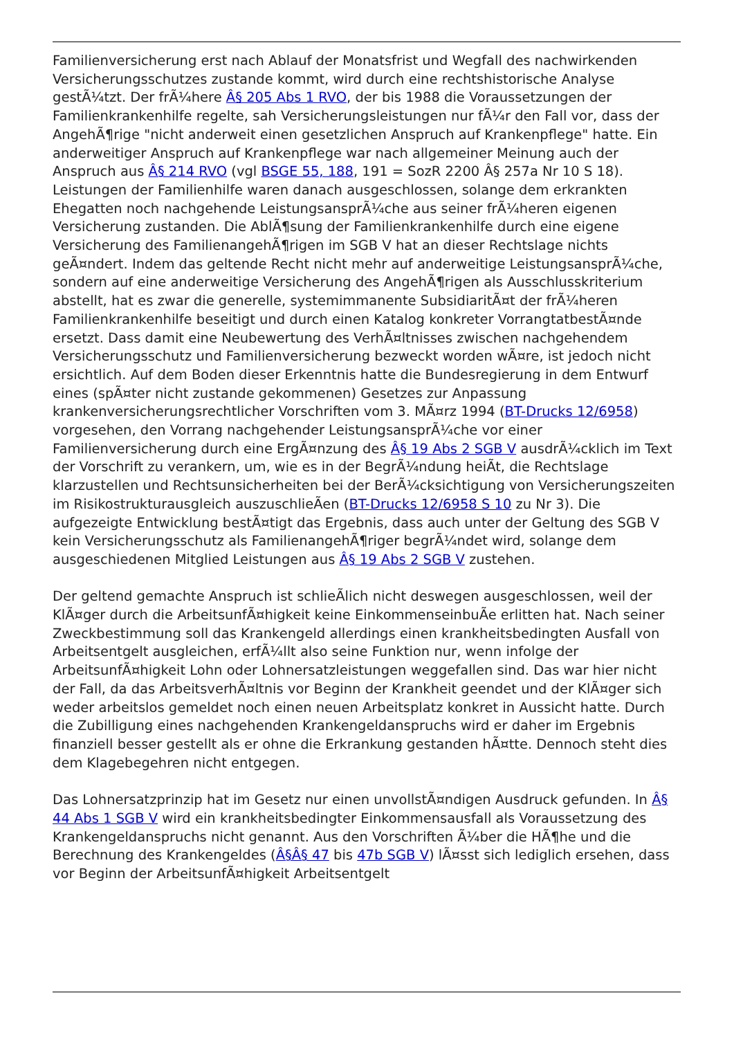Familienversicherung erst nach Ablauf der Monatsfrist und Wegfall des nachwirkenden Versicherungsschutzes zustande kommt, wird durch eine rechtshistorische Analyse gestÃ¼tzt. Der frÃ¼here Â§ 205 Abs 1 RVO, der bis 1988 die Voraussetzungen der Familienkrankenhilfe regelte, sah Versicherungsleistungen nur fÃ¼r den Fall vor, dass der AngehÃ¶rige "nicht anderweit einen gesetzlichen Anspruch auf Krankenpflege" hatte. Ein anderweitiger Anspruch auf Krankenpflege war nach allgemeiner Meinung auch der Anspruch aus Â§ 214 RVO (vgl BSGE 55, 188, 191 = SozR 2200 Â§ 257a Nr 10 S 18). Leistungen der Familienhilfe waren danach ausgeschlossen, solange dem erkrankten Ehegatten noch nachgehende LeistungsansprÃ¼che aus seiner frÃ¼heren eigenen Versicherung zustanden. Die AblÃ¶sung der Familienkrankenhilfe durch eine eigene Versicherung des FamilienangehÃ¶rigen im SGB V hat an dieser Rechtslage nichts geÃ¤ndert. Indem das geltende Recht nicht mehr auf anderweitige LeistungsansprÃ¼che, sondern auf eine anderweitige Versicherung des AngehÃ¶rigen als Ausschlusskriterium abstellt, hat es zwar die generelle, systemimmanente SubsidiaritÃ¤t der frÃ¼heren Familienkrankenhilfe beseitigt und durch einen Katalog konkreter VorrangtatbestÃ¤nde ersetzt. Dass damit eine Neubewertung des VerhÃ¤ltnisses zwischen nachgehendem Versicherungsschutz und Familienversicherung bezweckt worden wÃ¤re, ist jedoch nicht ersichtlich. Auf dem Boden dieser Erkenntnis hatte die Bundesregierung in dem Entwurf eines (spÃ¤ter nicht zustande gekommenen) Gesetzes zur Anpassung krankenversicherungsrechtlicher Vorschriften vom 3. MÃ¤rz 1994 (BT-Drucks 12/6958) vorgesehen, den Vorrang nachgehender LeistungsansprÃ¼che vor einer Familienversicherung durch eine ErgÃ¤nzung des Â§ 19 Abs 2 SGB V ausdrÃ¼cklich im Text der Vorschrift zu verankern, um, wie es in der BegrÃ¼ndung heiÃt, die Rechtslage klarzustellen und Rechtsunsicherheiten bei der BerÃ¼cksichtigung von Versicherungszeiten im Risikostrukturausgleich auszuschlieÃen (BT-Drucks 12/6958 S 10 zu Nr 3). Die aufgezeigte Entwicklung bestÃ¤tigt das Ergebnis, dass auch unter der Geltung des SGB V kein Versicherungsschutz als FamilienangehÃ¶riger begrÃ¼ndet wird, solange dem ausgeschiedenen Mitglied Leistungen aus Â§ 19 Abs 2 SGB V zustehen.
Der geltend gemachte Anspruch ist schlieÃlich nicht deswegen ausgeschlossen, weil der KlÃ¤ger durch die ArbeitsunfÃ¤higkeit keine EinkommenseinbuÃe erlitten hat. Nach seiner Zweckbestimmung soll das Krankengeld allerdings einen krankheitsbedingten Ausfall von Arbeitsentgelt ausgleichen, erfÃ¼llt also seine Funktion nur, wenn infolge der ArbeitsunfÃ¤higkeit Lohn oder Lohnersatzleistungen weggefallen sind. Das war hier nicht der Fall, da das ArbeitsverhÃ¤ltnis vor Beginn der Krankheit geendet und der KlÃ¤ger sich weder arbeitslos gemeldet noch einen neuen Arbeitsplatz konkret in Aussicht hatte. Durch die Zubilligung eines nachgehenden Krankengeldanspruchs wird er daher im Ergebnis finanziell besser gestellt als er ohne die Erkrankung gestanden hÃ¤tte. Dennoch steht dies dem Klagebegehren nicht entgegen.
Das Lohnersatzprinzip hat im Gesetz nur einen unvollstÃ¤ndigen Ausdruck gefunden. In Â§ 44 Abs 1 SGB V wird ein krankheitsbedingter Einkommensausfall als Voraussetzung des Krankengeldanspruchs nicht genannt. Aus den Vorschriften Ã¼ber die HÃ¶he und die Berechnung des Krankengeldes (Â§Â§ 47 bis 47b SGB V) lÃ¤sst sich lediglich ersehen, dass vor Beginn der ArbeitsunfÃ¤higkeit Arbeitsentgelt